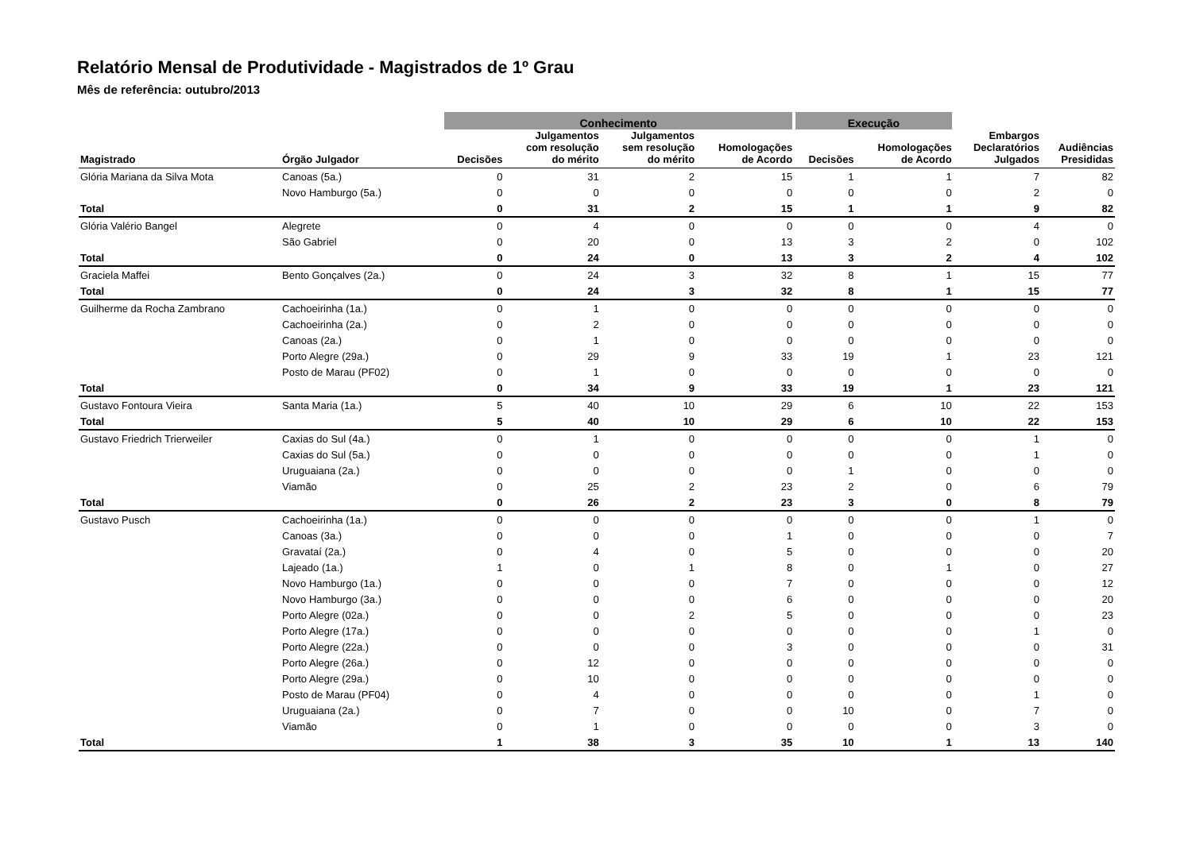Relatório Mensal de Produtividade - Magistrados de 1º Grau
Mês de referência: outubro/2013
| | | Conhecimento | | | | Execução | | | |
| --- | --- | --- | --- | --- | --- | --- | --- | --- | --- |
| Magistrado | Órgão Julgador | Decisões | Julgamentos com resolução do mérito | Julgamentos sem resolução do mérito | Homologações de Acordo | Decisões | Homologações de Acordo | Embargos Declaratórios Julgados | Audiências Presididas |
| Glória Mariana da Silva Mota | Canoas (5a.) | 0 | 31 | 2 | 15 | 1 | 1 | 7 | 82 |
| | Novo Hamburgo (5a.) | 0 | 0 | 0 | 0 | 0 | 0 | 2 | 0 |
| Total | | 0 | 31 | 2 | 15 | 1 | 1 | 9 | 82 |
| Glória Valério Bangel | Alegrete | 0 | 4 | 0 | 0 | 0 | 0 | 4 | 0 |
| | São Gabriel | 0 | 20 | 0 | 13 | 3 | 2 | 0 | 102 |
| Total | | 0 | 24 | 0 | 13 | 3 | 2 | 4 | 102 |
| Graciela Maffei | Bento Gonçalves (2a.) | 0 | 24 | 3 | 32 | 8 | 1 | 15 | 77 |
| Total | | 0 | 24 | 3 | 32 | 8 | 1 | 15 | 77 |
| Guilherme da Rocha Zambrano | Cachoeirinha (1a.) | 0 | 1 | 0 | 0 | 0 | 0 | 0 | 0 |
| | Cachoeirinha (2a.) | 0 | 2 | 0 | 0 | 0 | 0 | 0 | 0 |
| | Canoas (2a.) | 0 | 1 | 0 | 0 | 0 | 0 | 0 | 0 |
| | Porto Alegre (29a.) | 0 | 29 | 9 | 33 | 19 | 1 | 23 | 121 |
| | Posto de Marau (PF02) | 0 | 1 | 0 | 0 | 0 | 0 | 0 | 0 |
| Total | | 0 | 34 | 9 | 33 | 19 | 1 | 23 | 121 |
| Gustavo Fontoura Vieira | Santa Maria (1a.) | 5 | 40 | 10 | 29 | 6 | 10 | 22 | 153 |
| Total | | 5 | 40 | 10 | 29 | 6 | 10 | 22 | 153 |
| Gustavo Friedrich Trierweiler | Caxias do Sul (4a.) | 0 | 1 | 0 | 0 | 0 | 0 | 1 | 0 |
| | Caxias do Sul (5a.) | 0 | 0 | 0 | 0 | 0 | 0 | 1 | 0 |
| | Uruguaiana (2a.) | 0 | 0 | 0 | 0 | 1 | 0 | 0 | 0 |
| | Viamão | 0 | 25 | 2 | 23 | 2 | 0 | 6 | 79 |
| Total | | 0 | 26 | 2 | 23 | 3 | 0 | 8 | 79 |
| Gustavo Pusch | Cachoeirinha (1a.) | 0 | 0 | 0 | 0 | 0 | 0 | 1 | 0 |
| | Canoas (3a.) | 0 | 0 | 0 | 1 | 0 | 0 | 0 | 7 |
| | Gravataí (2a.) | 0 | 4 | 0 | 5 | 0 | 0 | 0 | 20 |
| | Lajeado (1a.) | 1 | 0 | 1 | 8 | 0 | 1 | 0 | 27 |
| | Novo Hamburgo (1a.) | 0 | 0 | 0 | 7 | 0 | 0 | 0 | 12 |
| | Novo Hamburgo (3a.) | 0 | 0 | 0 | 6 | 0 | 0 | 0 | 20 |
| | Porto Alegre (02a.) | 0 | 0 | 2 | 5 | 0 | 0 | 0 | 23 |
| | Porto Alegre (17a.) | 0 | 0 | 0 | 0 | 0 | 0 | 1 | 0 |
| | Porto Alegre (22a.) | 0 | 0 | 0 | 3 | 0 | 0 | 0 | 31 |
| | Porto Alegre (26a.) | 0 | 12 | 0 | 0 | 0 | 0 | 0 | 0 |
| | Porto Alegre (29a.) | 0 | 10 | 0 | 0 | 0 | 0 | 0 | 0 |
| | Posto de Marau (PF04) | 0 | 4 | 0 | 0 | 0 | 0 | 1 | 0 |
| | Uruguaiana (2a.) | 0 | 7 | 0 | 0 | 10 | 0 | 7 | 0 |
| | Viamão | 0 | 1 | 0 | 0 | 0 | 0 | 3 | 0 |
| Total | | 1 | 38 | 3 | 35 | 10 | 1 | 13 | 140 |